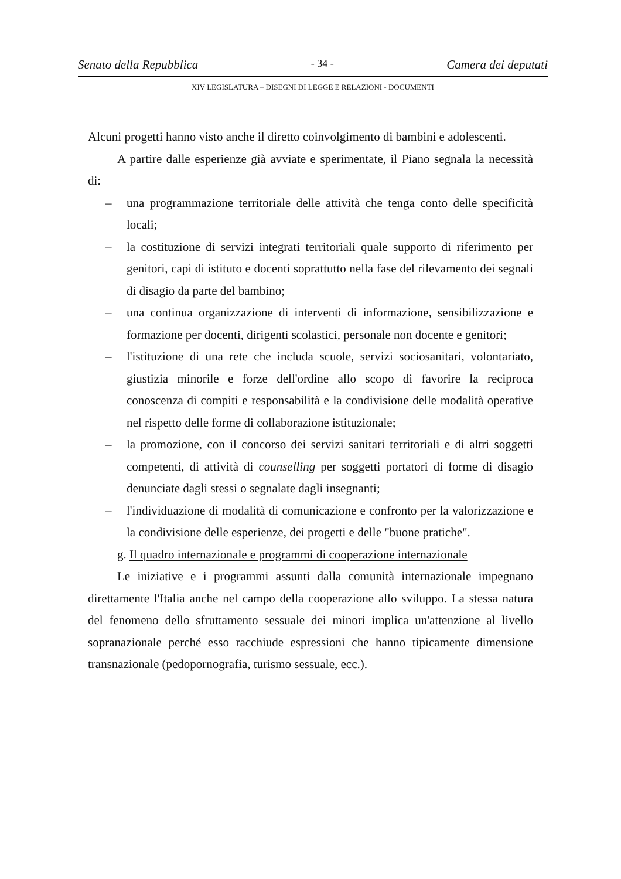Senato della Repubblica - 34 - Camera dei deputati
XIV LEGISLATURA – DISEGNI DI LEGGE E RELAZIONI - DOCUMENTI
Alcuni progetti hanno visto anche il diretto coinvolgimento di bambini e adolescenti.
A partire dalle esperienze già avviate e sperimentate, il Piano segnala la necessità di:
– una programmazione territoriale delle attività che tenga conto delle specificità locali;
– la costituzione di servizi integrati territoriali quale supporto di riferimento per genitori, capi di istituto e docenti soprattutto nella fase del rilevamento dei segnali di disagio da parte del bambino;
– una continua organizzazione di interventi di informazione, sensibilizzazione e formazione per docenti, dirigenti scolastici, personale non docente e genitori;
– l'istituzione di una rete che includa scuole, servizi sociosanitari, volontariato, giustizia minorile e forze dell'ordine allo scopo di favorire la reciproca conoscenza di compiti e responsabilità e la condivisione delle modalità operative nel rispetto delle forme di collaborazione istituzionale;
– la promozione, con il concorso dei servizi sanitari territoriali e di altri soggetti competenti, di attività di counselling per soggetti portatori di forme di disagio denunciate dagli stessi o segnalate dagli insegnanti;
– l'individuazione di modalità di comunicazione e confronto per la valorizzazione e la condivisione delle esperienze, dei progetti e delle "buone pratiche".
g. Il quadro internazionale e programmi di cooperazione internazionale
Le iniziative e i programmi assunti dalla comunità internazionale impegnano direttamente l'Italia anche nel campo della cooperazione allo sviluppo. La stessa natura del fenomeno dello sfruttamento sessuale dei minori implica un'attenzione al livello sopranazionale perché esso racchiude espressioni che hanno tipicamente dimensione transnazionale (pedopornografia, turismo sessuale, ecc.).